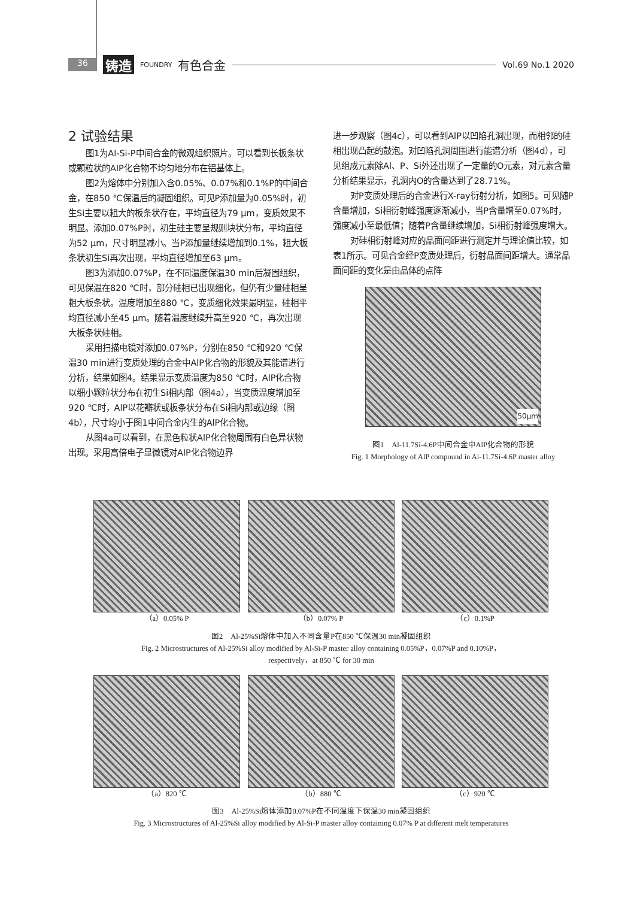36 铸造 FOUNDRY 有色合金 Vol.69 No.1 2020
2 试验结果
图1为Al-Si-P中间合金的微观组织照片。可以看到长板条状或颗粒状的AlP化合物不均匀地分布在铝基体上。
图2为熔体中分别加入含0.05%、0.07%和0.1%P的中间合金，在850 ℃保温后的凝固组织。可见P添加量为0.05%时，初生Si主要以粗大的板条状存在，平均直径为79 μm，变质效果不明显。添加0.07%P时，初生硅主要呈规则块状分布，平均直径为52 μm，尺寸明显减小。当P添加量继续增加到0.1%，粗大板条状初生Si再次出现，平均直径增加至63 μm。
图3为添加0.07%P，在不同温度保温30 min后凝固组织，可见保温在820 ℃时，部分硅相已出现细化，但仍有少量硅相呈粗大板条状。温度增加至880 ℃，变质细化效果最明显，硅相平均直径减小至45 μm。随着温度继续升高至920 ℃，再次出现大板条状硅相。
采用扫描电镜对添加0.07%P，分别在850 ℃和920 ℃保温30 min进行变质处理的合金中AlP化合物的形貌及其能谱进行分析，结果如图4。结果显示变质温度为850 ℃时，AlP化合物以细小颗粒状分布在初生Si相内部（图4a），当变质温度增加至920 ℃时，AlP以花瓣状或板条状分布在Si相内部或边缘（图4b），尺寸均小于图1中间合金内生的AlP化合物。
从图4a可以看到，在黑色粒状AlP化合物周围有白色异状物出现。采用高倍电子显微镜对AlP化合物边界
进一步观察（图4c），可以看到AlP以凹陷孔洞出现，而相邻的硅相出现凸起的鼓泡。对凹陷孔洞周围进行能谱分析（图4d），可见组成元素除Al、P、Si外还出现了一定量的O元素，对元素含量分析结果显示，孔洞内O的含量达到了28.71%。
对P变质处理后的合金进行X-ray衍射分析，如图5。可见随P含量增加，Si相衍射峰强度逐渐减小，当P含量增至0.07%时，强度减小至最低值；随着P含量继续增加，Si相衍射峰强度增大。
对硅相衍射峰对应的晶面间距进行测定并与理论值比较，如表1所示。可见合金经P变质处理后，衍射晶面间距增大。通常晶面间距的变化是由晶体的点阵
50μm
图1　Al-11.7Si-4.6P中间合金中AlP化合物的形貌
Fig. 1 Morphology of AlP compound in Al-11.7Si-4.6P master alloy
（a）0.05% P （b）0.07% P （c）0.1%P
图2　Al-25%Si熔体中加入不同含量P在850 ℃保温30 min凝固组织
Fig. 2 Microstructures of Al-25%Si alloy modified by Al-Si-P master alloy containing 0.05%P，0.07%P and 0.10%P，
respectively，at 850 ℃ for 30 min
（a）820 ℃ （b）880 ℃ （c）920 ℃
图3　Al-25%Si熔体添加0.07%P在不同温度下保温30 min凝固组织
Fig. 3 Microstructures of Al-25%Si alloy modified by Al-Si-P master alloy containing 0.07% P at different melt temperatures